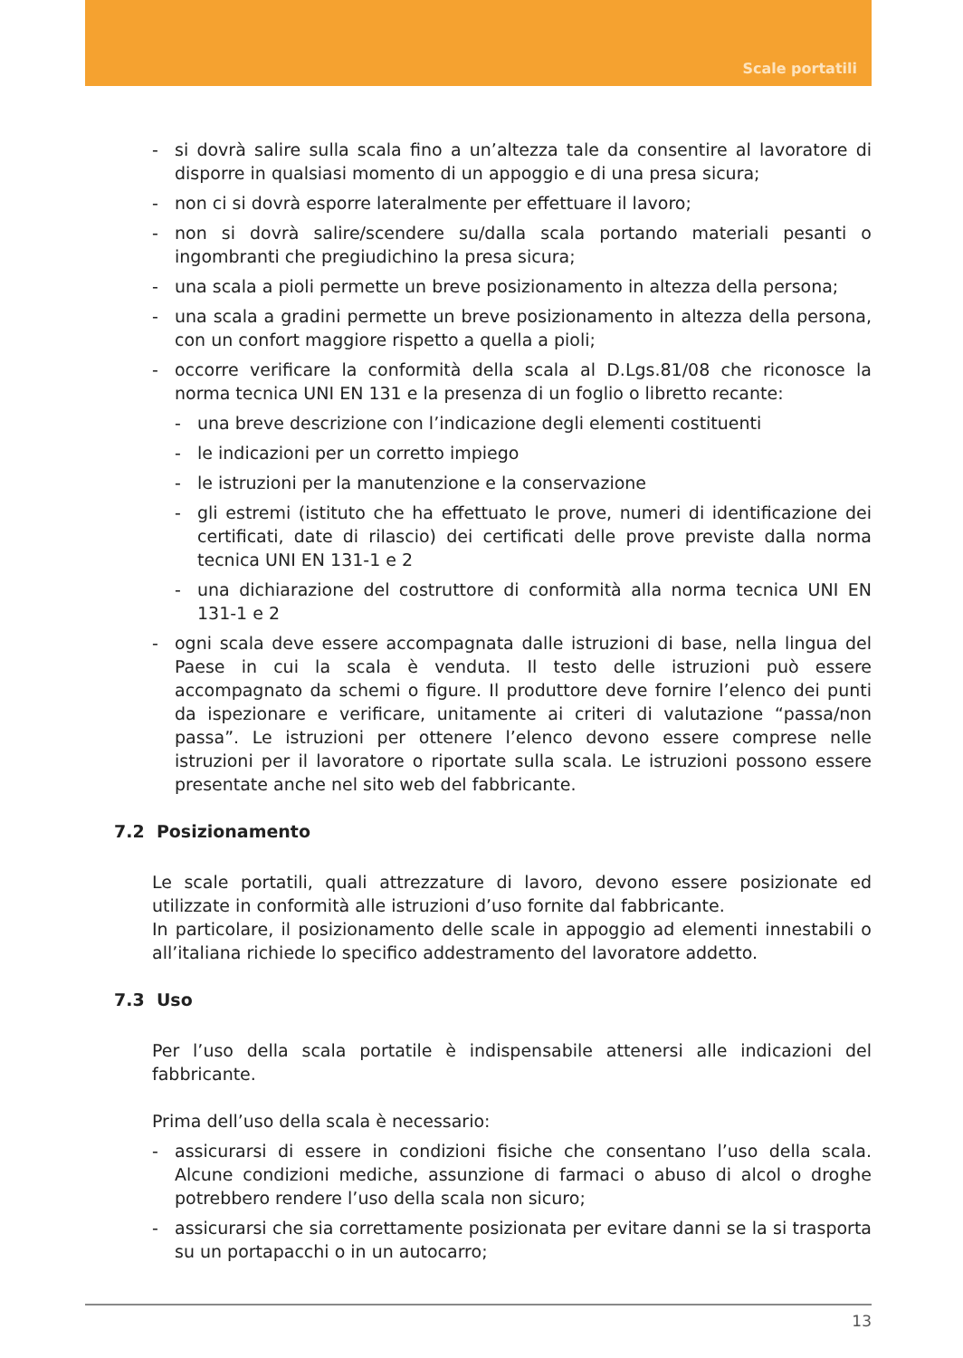Scale portatili
- si dovrà salire sulla scala fino a un’altezza tale da consentire al lavoratore di disporre in qualsiasi momento di un appoggio e di una presa sicura;
- non ci si dovrà esporre lateralmente per effettuare il lavoro;
- non si dovrà salire/scendere su/dalla scala portando materiali pesanti o ingombranti che pregiudichino la presa sicura;
- una scala a pioli permette un breve posizionamento in altezza della persona;
- una scala a gradini permette un breve posizionamento in altezza della persona, con un confort maggiore rispetto a quella a pioli;
- occorre verificare la conformità della scala al D.Lgs.81/08 che riconosce la norma tecnica UNI EN 131 e la presenza di un foglio o libretto recante:
- una breve descrizione con l’indicazione degli elementi costituenti
- le indicazioni per un corretto impiego
- le istruzioni per la manutenzione e la conservazione
- gli estremi (istituto che ha effettuato le prove, numeri di identificazione dei certificati, date di rilascio) dei certificati delle prove previste dalla norma tecnica UNI EN 131-1 e 2
- una dichiarazione del costruttore di conformità alla norma tecnica UNI EN 131-1 e 2
- ogni scala deve essere accompagnata dalle istruzioni di base, nella lingua del Paese in cui la scala è venduta. Il testo delle istruzioni può essere accompagnato da schemi o figure. Il produttore deve fornire l’elenco dei punti da ispezionare e verificare, unitamente ai criteri di valutazione “passa/non passa”. Le istruzioni per ottenere l’elenco devono essere comprese nelle istruzioni per il lavoratore o riportate sulla scala. Le istruzioni possono essere presentate anche nel sito web del fabbricante.
7.2 Posizionamento
Le scale portatili, quali attrezzature di lavoro, devono essere posizionate ed utilizzate in conformità alle istruzioni d’uso fornite dal fabbricante.
In particolare, il posizionamento delle scale in appoggio ad elementi innestabili o all’italiana richiede lo specifico addestramento del lavoratore addetto.
7.3 Uso
Per l’uso della scala portatile è indispensabile attenersi alle indicazioni del fabbricante.
Prima dell’uso della scala è necessario:
- assicurarsi di essere in condizioni fisiche che consentano l’uso della scala. Alcune condizioni mediche, assunzione di farmaci o abuso di alcol o droghe potrebbero rendere l’uso della scala non sicuro;
- assicurarsi che sia correttamente posizionata per evitare danni se la si trasporta su un portapacchi o in un autocarro;
13